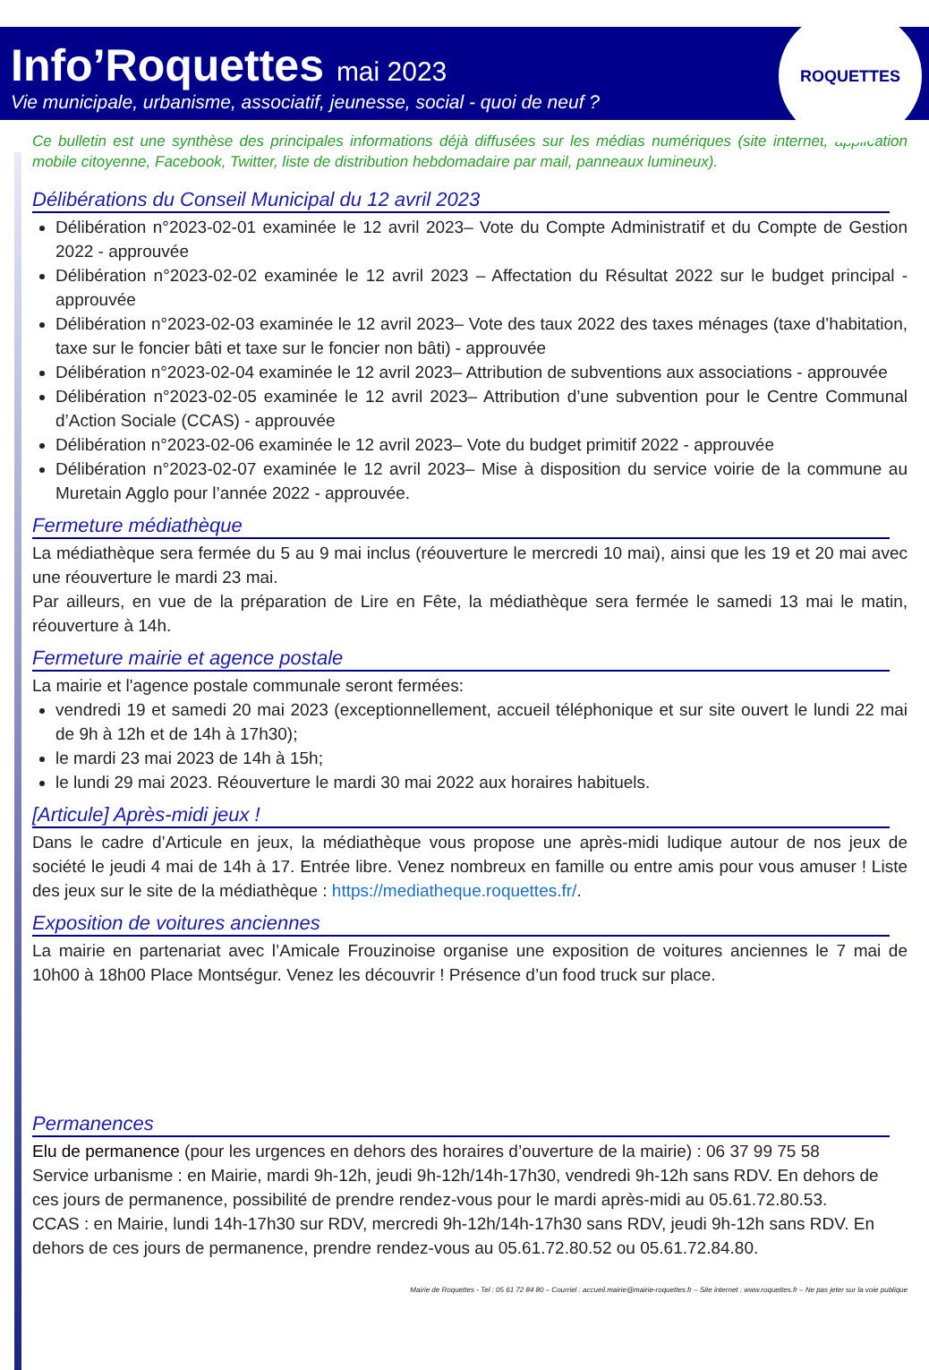Info’Roquettes mai 2023
Vie municipale, urbanisme, associatif, jeunesse, social - quoi de neuf ?
ROQUETTES
Ce bulletin est une synthèse des principales informations déjà diffusées sur les médias numériques (site internet, application mobile citoyenne, Facebook, Twitter, liste de distribution hebdomadaire par mail, panneaux lumineux).
Délibérations du Conseil Municipal du 12 avril 2023
Délibération n°2023-02-01 examinée le 12 avril 2023– Vote du Compte Administratif et du Compte de Gestion 2022 - approuvée
Délibération n°2023-02-02 examinée le 12 avril 2023 – Affectation du Résultat 2022 sur le budget principal - approuvée
Délibération n°2023-02-03 examinée le 12 avril 2023– Vote des taux 2022 des taxes ménages (taxe d’habitation, taxe sur le foncier bâti et taxe sur le foncier non bâti) - approuvée
Délibération n°2023-02-04 examinée le 12 avril 2023– Attribution de subventions aux associations - approuvée
Délibération n°2023-02-05 examinée le 12 avril 2023– Attribution d’une subvention pour le Centre Communal d’Action Sociale (CCAS) - approuvée
Délibération n°2023-02-06 examinée le 12 avril 2023– Vote du budget primitif 2022 - approuvée
Délibération n°2023-02-07 examinée le 12 avril 2023– Mise à disposition du service voirie de la commune au Muretain Agglo pour l’année 2022 - approuvée.
Fermeture médiathèque
La médiathèque sera fermée du 5 au 9 mai inclus (réouverture le mercredi 10 mai), ainsi que les 19 et 20 mai avec une réouverture le mardi 23 mai.
Par ailleurs, en vue de la préparation de Lire en Fête, la médiathèque sera fermée le samedi 13 mai le matin, réouverture à 14h.
Fermeture mairie et agence postale
La mairie et l'agence postale communale seront fermées:
vendredi 19 et samedi 20 mai 2023 (exceptionnellement, accueil téléphonique et sur site ouvert le lundi 22 mai de 9h à 12h et de 14h à 17h30);
le mardi 23 mai 2023 de 14h à 15h;
le lundi 29 mai 2023. Réouverture le mardi 30 mai 2022 aux horaires habituels.
[Articule] Après-midi jeux !
Dans le cadre d’Articule en jeux, la médiathèque vous propose une après-midi ludique autour de nos jeux de société le jeudi 4 mai de 14h à 17. Entrée libre. Venez nombreux en famille ou entre amis pour vous amuser ! Liste des jeux sur le site de la médiathèque : https://mediatheque.roquettes.fr/.
Exposition de voitures anciennes
La mairie en partenariat avec l’Amicale Frouzinoise organise une exposition de voitures anciennes le 7 mai de 10h00 à 18h00 Place Montségur. Venez les découvrir ! Présence d’un food truck sur place.
Permanences
Elu de permanence (pour les urgences en dehors des horaires d’ouverture de la mairie) : 06 37 99 75 58
Service urbanisme : en Mairie, mardi 9h-12h, jeudi 9h-12h/14h-17h30, vendredi 9h-12h sans RDV. En dehors de ces jours de permanence, possibilité de prendre rendez-vous pour le mardi après-midi au 05.61.72.80.53.
CCAS : en Mairie, lundi 14h-17h30 sur RDV, mercredi 9h-12h/14h-17h30 sans RDV, jeudi 9h-12h sans RDV. En dehors de ces jours de permanence, prendre rendez-vous au 05.61.72.80.52 ou 05.61.72.84.80.
Mairie de Roquettes - Tel : 05 61 72 84 80 – Courriel : accueil.mairie@mairie-roquettes.fr – Site internet : www.roquettes.fr – Ne pas jeter sur la voie publique